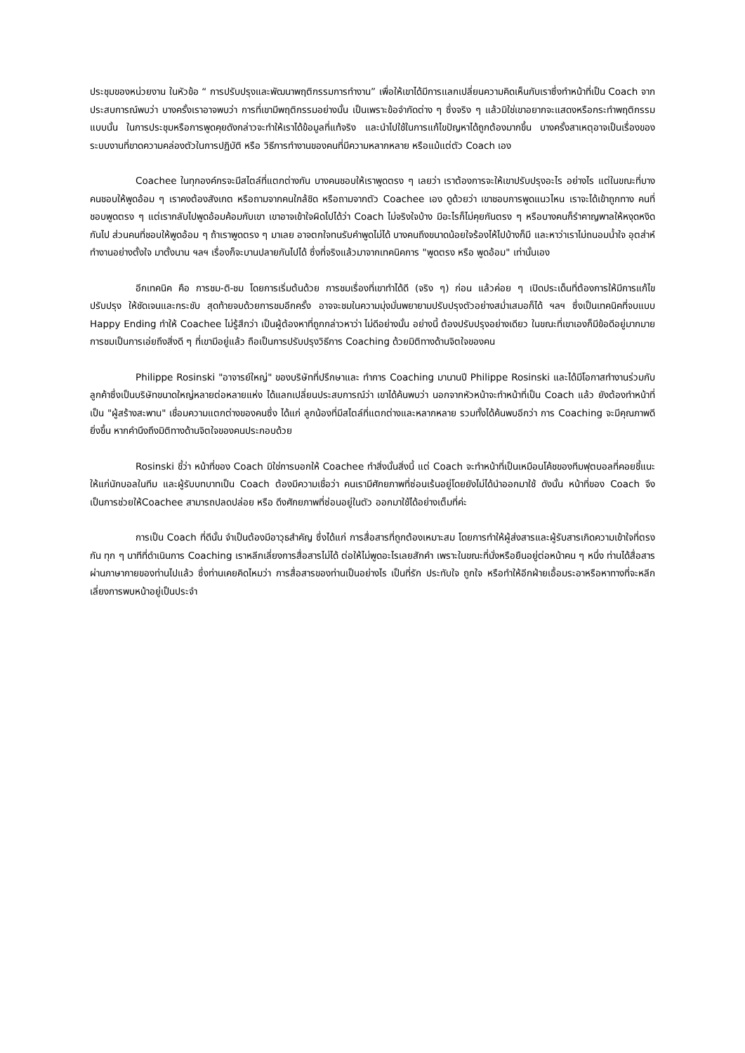ประชุมของหน่วยงาน ในหัวข้อ “ การปรับปรุงและพัฒนาพฤติกรรมการทำงาน” เพื่อให้เขาได้มีการแลกเปลี่ยนความคิดเห็นกับเราซึ่งทำหน้าที่เป็น Coach จากประสบการณ์พบว่า บางครั้งเราอาจพบว่า การที่เขามีพฤติกรรมอย่างนั้น เป็นเพราะข้อจำกัดต่าง ๆ ซึ่งจริง ๆ แล้วมิใช่เขาอยากจะแสดงหรือกระทำพฤติกรรมแบบนั้น ในการประชุมหรือการพูดคุยดังกล่าวจะทำให้เราได้ข้อมูลที่แท้จริง และนำไปใช้ในการแก้ไขปัญหาได้ถูกต้องมากขึ้น บางครั้งสาเหตุอาจเป็นเรื่องของระบบงานที่ขาดความคล่องตัวในการปฏิบัติ หรือ วิธีการทำงานของคนที่มีความหลากหลาย หรือแม้แต่ตัว Coach เอง
Coachee ในทุกองค์กรจะมีสไตล์ที่แตกต่างกัน บางคนชอบให้เราพูดตรง ๆ เลยว่า เราต้องการจะให้เขาปรับปรุงอะไร อย่างไร แต่ในขณะที่บางคนชอบให้พูดอ้อม ๆ เราคงต้องสังเกต หรือถามจากคนใกล้ชิด หรือถามจากตัว Coachee เอง ดูด้วยว่า เขาชอบการพูดแนวไหน เราจะได้เข้าถูกทาง คนที่ชอบพูดตรง ๆ แต่เรากลับไปพูดอ้อมค้อมกับเขา เขาอาจเข้าใจผิดไปได้ว่า Coach ไม่จริงใจบ้าง มีอะไรก็ไม่คุยกันตรง ๆ หรือบางคนก็รำคาญพาลให้หงุดหงิดกันไป ส่วนคนที่ชอบให้พูดอ้อม ๆ ถ้าเราพูดตรง ๆ มาเลย อาจตกใจทนรับคำพูดไม่ได้ บางคนถึงขนาดน้อยใจร้องไห้ไปบ้างก็มี และหาว่าเราไม่ถนอมน้ำใจ อุตส่าห์ทำงานอย่างตั้งใจ มาตั้งนาน ฯลฯ เรื่องก็จะบานปลายกันไปได้ ซึ่งที่จริงแล้วมาจากเทคนิคการ "พูดตรง หรือ พูดอ้อม" เท่านั้นเอง
อีกเทคนิค คือ การชม-ติ-ชม โดยการเริ่มต้นด้วย การชมเรื่องที่เขาทำได้ดี (จริง ๆ) ก่อน แล้วค่อย ๆ เปิดประเด็นที่ต้องการให้มีการแก้ไข ปรับปรุง ให้ชัดเจนและกระชับ สุดท้ายจบด้วยการชมอีกครั้ง อาจจะชมในความมุ่งมั่นพยายามปรับปรุงตัวอย่างสม่ำเสมอก็ได้ ฯลฯ ซึ่งเป็นเทคนิคที่จบแบบ Happy Ending ทำให้ Coachee ไม่รู้สึกว่า เป็นผู้ต้องหาที่ถูกกล่าวหาว่า ไม่ดีอย่างนั้น อย่างนี้ ต้องปรับปรุงอย่างเดียว ในขณะที่เขาเองก็มีข้อดีอยู่มากมาย การชมเป็นการเอ่ยถึงสิ่งดี ๆ ที่เขามีอยู่แล้ว ถือเป็นการปรับปรุงวิธีการ Coaching ด้วยมิติทางด้านจิตใจของคน
Philippe Rosinski "อาจารย์ใหญ่" ของบริษัทที่ปรึกษาและ ทำการ Coaching มานานปี Philippe Rosinski และได้มีโอกาสทำงานร่วมกับลูกค้าซึ่งเป็นบริษัทขนาดใหญ่หลายต่อหลายแห่ง ได้แลกเปลี่ยนประสบการณ์ว่า เขาได้ค้นพบว่า นอกจากหัวหน้าจะทำหน้าที่เป็น Coach แล้ว ยังต้องทำหน้าที่เป็น "ผู้สร้างสะพาน" เชื่อมความแตกต่างของคนซึ่ง ได้แก่ ลูกน้องที่มีสไตล์ที่แตกต่างและหลากหลาย รวมทั้งได้ค้นพบอีกว่า การ Coaching จะมีคุณภาพดียิ่งขึ้น หากคำนึงถึงมิติทางด้านจิตใจของคนประกอบด้วย
Rosinski ชี้ว่า หน้าที่ของ Coach มิใช่การบอกให้ Coachee ทำสิ่งนั้นสิ่งนี้ แต่ Coach จะทำหน้าที่เป็นเหมือนโค้ชของทีมฟุตบอลที่คอยชี้แนะให้แก่นักบอลในทีม และผู้รับบทบาทเป็น Coach ต้องมีความเชื่อว่า คนเรามีศักยภาพที่ซ่อนเร้นอยู่โดยยังไม่ได้นำออกมาใช้ ดังนั้น หน้าที่ของ Coach จึงเป็นการช่วยให้Coachee สามารถปลดปล่อย หรือ ดึงศักยภาพที่ซ่อนอยู่ในตัว ออกมาใช้ได้อย่างเต็มที่ค่ะ
การเป็น Coach ที่ดีนั้น จำเป็นต้องมีอาวุธสำคัญ ซึ่งได้แก่ การสื่อสารที่ถูกต้องเหมาะสม โดยการทำให้ผู้ส่งสารและผู้รับสารเกิดความเข้าใจที่ตรงกัน ทุก ๆ นาทีที่ดำเนินการ Coaching เราหลีกเลี่ยงการสื่อสารไม่ได้ ต่อให้ไม่พูดอะไรเลยสักคำ เพราะในขณะที่นั่งหรือยืนอยู่ต่อหน้าคน ๆ หนึ่ง ท่านได้สื่อสารผ่านภาษากายของท่านไปแล้ว ซึ่งท่านเคยคิดไหมว่า การสื่อสารของท่านเป็นอย่างไร เป็นที่รัก ประทับใจ ถูกใจ หรือทำให้อีกฝ่ายเอื้อมระอาหรือหาทางที่จะหลีกเลี่ยงการพบหน้าอยู่เป็นประจำ